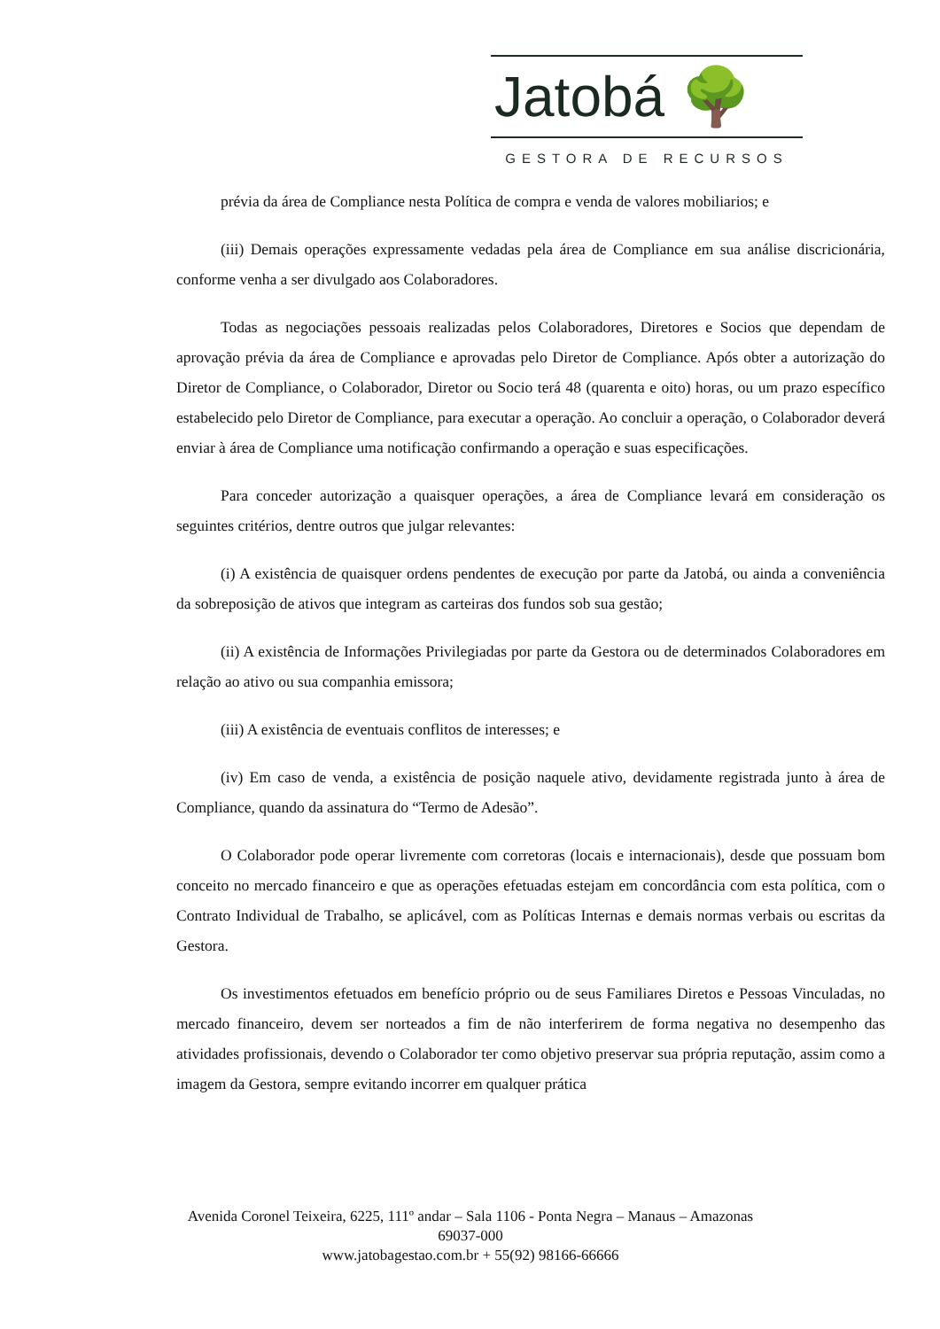Jatobá 🌳
GESTORA DE RECURSOS
prévia da área de Compliance nesta Política de compra e venda de valores mobiliarios; e
(iii) Demais operações expressamente vedadas pela área de Compliance em sua análise discricionária, conforme venha a ser divulgado aos Colaboradores.
Todas as negociações pessoais realizadas pelos Colaboradores, Diretores e Socios que dependam de aprovação prévia da área de Compliance e aprovadas pelo Diretor de Compliance. Após obter a autorização do Diretor de Compliance, o Colaborador, Diretor ou Socio terá 48 (quarenta e oito) horas, ou um prazo específico estabelecido pelo Diretor de Compliance, para executar a operação. Ao concluir a operação, o Colaborador deverá enviar à área de Compliance uma notificação confirmando a operação e suas especificações.
Para conceder autorização a quaisquer operações, a área de Compliance levará em consideração os seguintes critérios, dentre outros que julgar relevantes:
(i) A existência de quaisquer ordens pendentes de execução por parte da Jatobá, ou ainda a conveniência da sobreposição de ativos que integram as carteiras dos fundos sob sua gestão;
(ii) A existência de Informações Privilegiadas por parte da Gestora ou de determinados Colaboradores em relação ao ativo ou sua companhia emissora;
(iii) A existência de eventuais conflitos de interesses; e
(iv) Em caso de venda, a existência de posição naquele ativo, devidamente registrada junto à área de Compliance, quando da assinatura do “Termo de Adesão”.
O Colaborador pode operar livremente com corretoras (locais e internacionais), desde que possuam bom conceito no mercado financeiro e que as operações efetuadas estejam em concordância com esta política, com o Contrato Individual de Trabalho, se aplicável, com as Políticas Internas e demais normas verbais ou escritas da Gestora.
Os investimentos efetuados em benefício próprio ou de seus Familiares Diretos e Pessoas Vinculadas, no mercado financeiro, devem ser norteados a fim de não interferirem de forma negativa no desempenho das atividades profissionais, devendo o Colaborador ter como objetivo preservar sua própria reputação, assim como a imagem da Gestora, sempre evitando incorrer em qualquer prática
Avenida Coronel Teixeira, 6225, 111º andar – Sala 1106 - Ponta Negra – Manaus – Amazonas 69037-000
www.jatobagestao.com.br + 55(92) 98166-66666